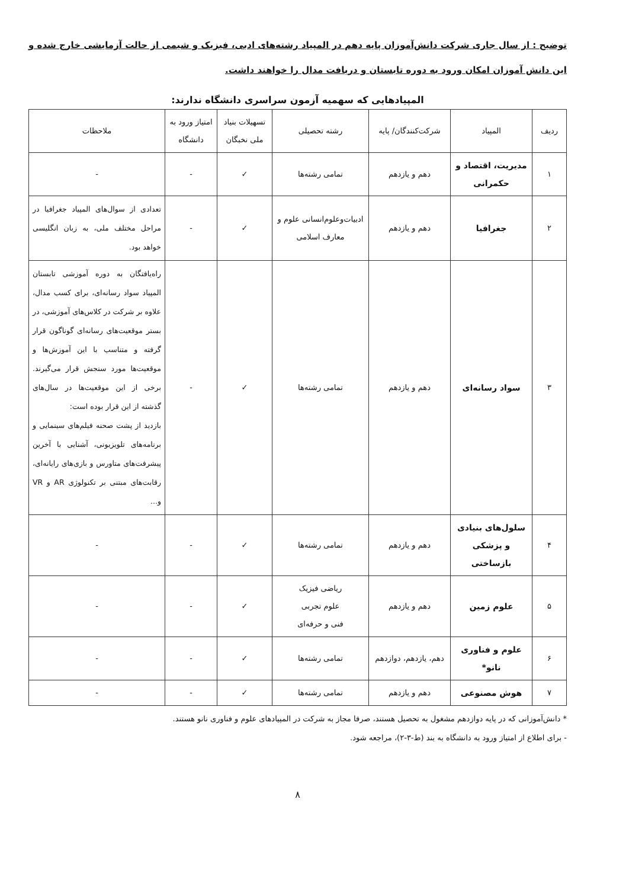توضیح : از سال جاری شرکت دانش‌آموزان پایه دهم در المپیاد رشته‌های ادبی، فیزیک و شیمی از حالت آزمایشی خارج شده و این دانش آموزان امکان ورود به دوره تابستان و دریافت مدال را خواهند داشت.
المپیادهایی که سهمیه آزمون سراسری دانشگاه ندارند:
| ردیف | المپیاد | شرکت‌کنندگان/ پایه | رشته تحصیلی | تسهیلات بنیاد ملی نخبگان | امتیاز ورود به دانشگاه | ملاحظات |
| --- | --- | --- | --- | --- | --- | --- |
| ۱ | مدیریت، اقتصاد و حکمرانی | دهم و یازدهم | تمامی رشته‌ها | ✓ | - | - |
| ۲ | جغرافیا | دهم و یازدهم | ادبیات‌وعلوم‌انسانی علوم و معارف اسلامی | ✓ | - | تعدادی از سوال‌های المپیاد جغرافیا در مراحل مختلف ملی، به زبان انگلیسی خواهد بود. |
| ۳ | سواد رسانه‌ای | دهم و یازدهم | تمامی رشته‌ها | ✓ | - | راه‌یافتگان به دوره آموزشی تابستان المپیاد سواد رسانه‌ای، برای کسب مدال، علاوه بر شرکت در کلاس‌های آموزشی، در بستر موقعیت‌های رسانه‌ای گوناگون قرار گرفته و متناسب با این آموزش‌ها و موقعیت‌ها مورد سنجش قرار می‌گیرند. برخی از این موقعیت‌ها در سال‌های گذشته از این قرار بوده است: بازدید از پشت صحنه فیلم‌های سینمایی و برنامه‌های تلویزیونی، آشنایی با آخرین پیشرفت‌های متاورس و بازی‌های رایانه‌ای، رقابت‌های مبتنی بر تکنولوژی AR و VR و... |
| ۴ | سلول‌های بنیادی و پزشکی بازساختی | دهم و یازدهم | تمامی رشته‌ها | ✓ | - | - |
| ۵ | علوم زمین | دهم و یازدهم | ریاضی فیزیک علوم تجربی فنی و حرفه‌ای | ✓ | - | - |
| ۶ | علوم و فناوری نانو* | دهم، یازدهم، دوازدهم | تمامی رشته‌ها | ✓ | - | - |
| ۷ | هوش مصنوعی | دهم و یازدهم | تمامی رشته‌ها | ✓ | - | - |
* دانش‌آموزانی که در پایه دوازدهم مشغول به تحصیل هستند، صرفا مجاز به شرکت در المپیادهای علوم و فناوری نانو هستند.
- برای اطلاع از امتیاز ورود به دانشگاه به بند (ط-۳-۲)، مراجعه شود.
۸